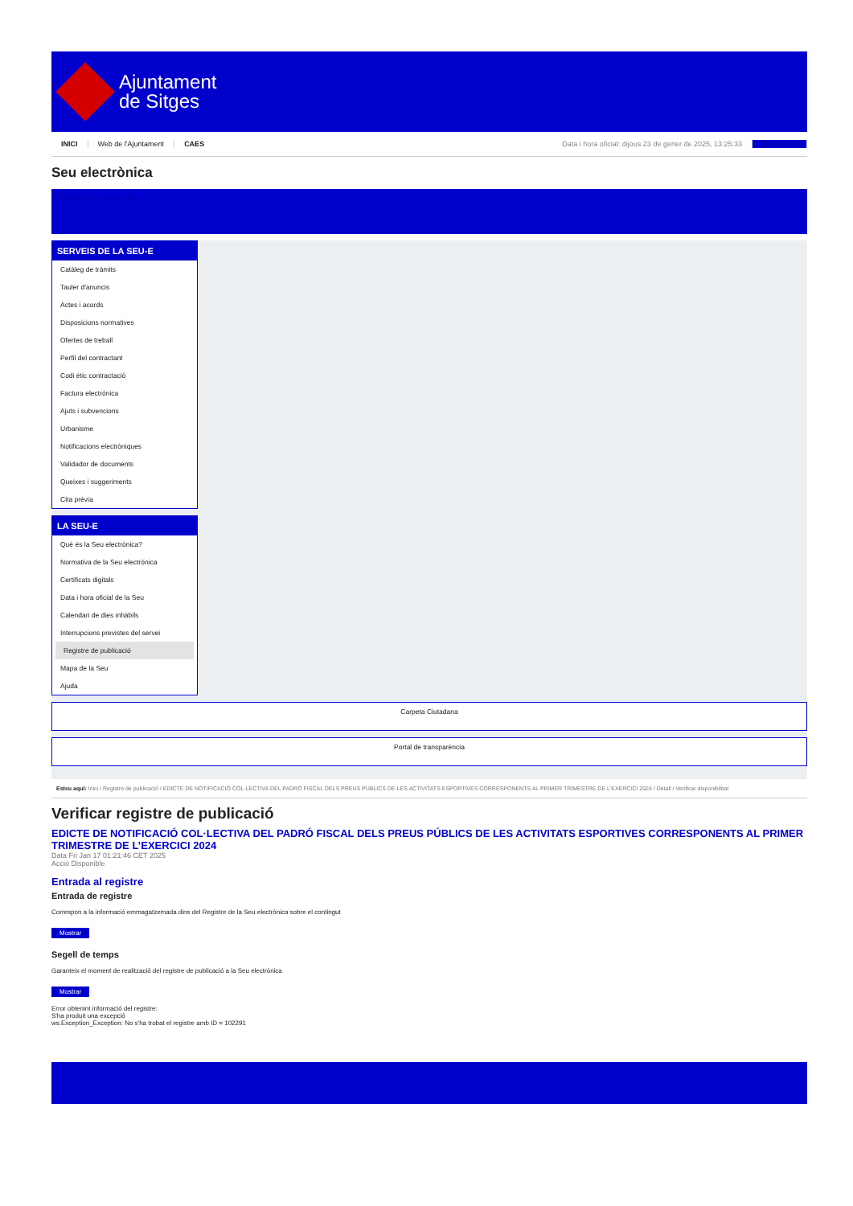Ajuntament
de Sitges
INICI Web de l'Ajuntament CAES Data i hora oficial: dijous 23 de gener de 2025, 13:25:33 Directorios
Seu electrònica
Obtenir còpia autèntica
SERVEIS DE LA SEU-E
Catàleg de tràmits
Tauler d'anuncis
Actes i acords
Disposicions normatives
Ofertes de treball
Perfil del contractant
Codi ètic contractació
Factura electrònica
Ajuts i subvencions
Urbanisme
Notificacions electròniques
Validador de documents
Queixes i suggeriments
Cita prèvia
LA SEU-E
Què és la Seu electrònica?
Normativa de la Seu electrònica
Certificats digitals
Data i hora oficial de la Seu
Calendari de dies inhàbils
Interrupcions previstes del servei
Registre de publicació
Mapa de la Seu
Ajuda
Carpeta Ciutadana
Portal de transparència
Esteu aquí: Inici / Registre de publicació / EDICTE DE NOTIFICACIÓ COL·LECTIVA DEL PADRÓ FISCAL DELS PREUS PÚBLICS DE LES ACTIVITATS ESPORTIVES CORRESPONENTS AL PRIMER TRIMESTRE DE L'EXERCICI 2024 / Detall / Verificar disponibilitat
Verificar registre de publicació
EDICTE DE NOTIFICACIÓ COL·LECTIVA DEL PADRÓ FISCAL DELS PREUS PÚBLICS DE LES ACTIVITATS ESPORTIVES CORRESPONENTS AL PRIMER TRIMESTRE DE L’EXERCICI 2024
Data Fri Jan 17 01:21:46 CET 2025
Acció Disponible
Entrada al registre
Entrada de registre
Correspon a la informació emmagatzemada dins del Registre de la Seu electrònica sobre el contingut
Mostrar
Segell de temps
Garanteix el moment de realització del registre de publicació a la Seu electrònica
Mostrar
Error obtenint informació del registre:
S'ha produit una excepció
ws.Exception_Exception: No s'ha trobat el registre amb ID = 102291